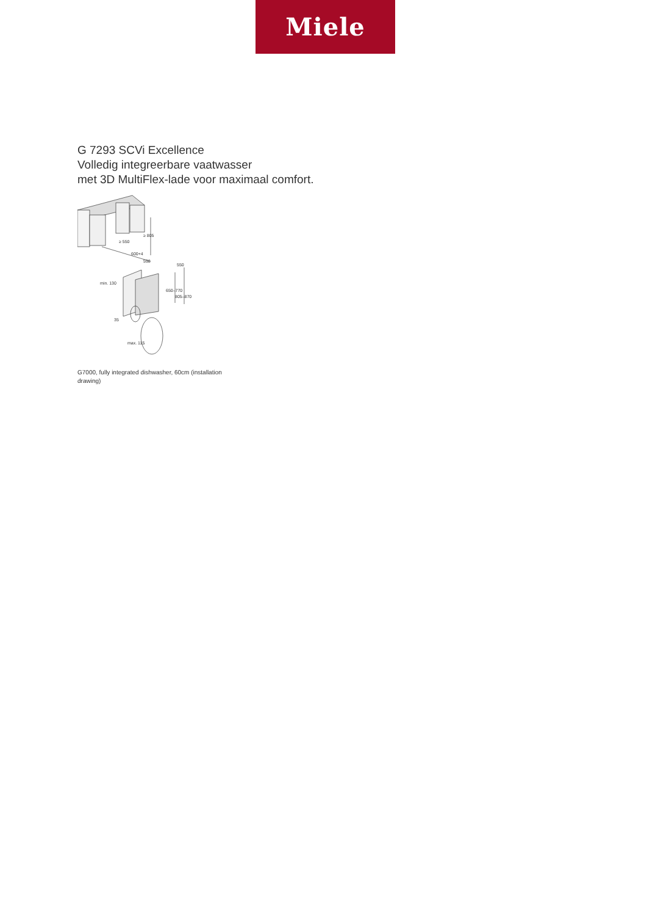Miele
G 7293 SCVi Excellence
Volledig integreerbare vaatwasser
met 3D MultiFlex-lade voor maximaal comfort.
≥ 805
≥ 550
600+4
598
550
650–770
805–870
min. 130
35
max. 115
G7000, fully integrated dishwasher, 60cm (installation drawing)